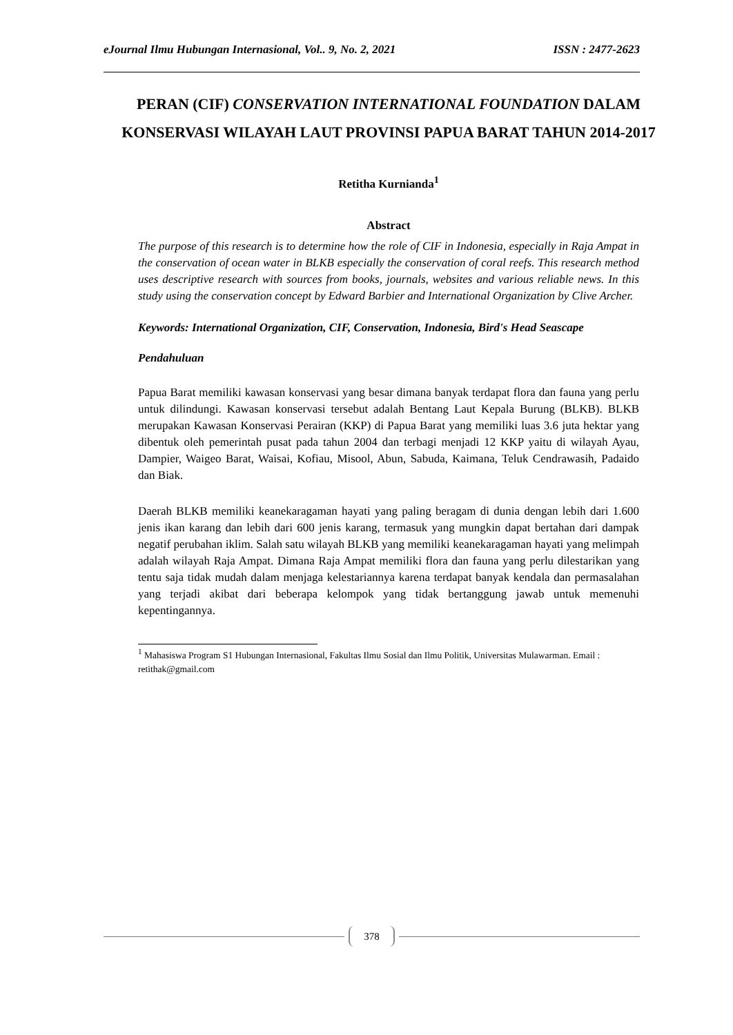eJournal Ilmu Hubungan Internasional, Vol.. 9, No. 2, 2021 ISSN : 2477-2623
PERAN (CIF) CONSERVATION INTERNATIONAL FOUNDATION DALAM KONSERVASI WILAYAH LAUT PROVINSI PAPUA BARAT TAHUN 2014-2017
Retitha Kurnianda<sup>1</sup>
Abstract
The purpose of this research is to determine how the role of CIF in Indonesia, especially in Raja Ampat in the conservation of ocean water in BLKB especially the conservation of coral reefs. This research method uses descriptive research with sources from books, journals, websites and various reliable news. In this study using the conservation concept by Edward Barbier and International Organization by Clive Archer.
Keywords: International Organization, CIF, Conservation, Indonesia, Bird's Head Seascape
Pendahuluan
Papua Barat memiliki kawasan konservasi yang besar dimana banyak terdapat flora dan fauna yang perlu untuk dilindungi. Kawasan konservasi tersebut adalah Bentang Laut Kepala Burung (BLKB). BLKB merupakan Kawasan Konservasi Perairan (KKP) di Papua Barat yang memiliki luas 3.6 juta hektar yang dibentuk oleh pemerintah pusat pada tahun 2004 dan terbagi menjadi 12 KKP yaitu di wilayah Ayau, Dampier, Waigeo Barat, Waisai, Kofiau, Misool, Abun, Sabuda, Kaimana, Teluk Cendrawasih, Padaido dan Biak.
Daerah BLKB memiliki keanekaragaman hayati yang paling beragam di dunia dengan lebih dari 1.600 jenis ikan karang dan lebih dari 600 jenis karang, termasuk yang mungkin dapat bertahan dari dampak negatif perubahan iklim. Salah satu wilayah BLKB yang memiliki keanekaragaman hayati yang melimpah adalah wilayah Raja Ampat. Dimana Raja Ampat memiliki flora dan fauna yang perlu dilestarikan yang tentu saja tidak mudah dalam menjaga kelestariannya karena terdapat banyak kendala dan permasalahan yang terjadi akibat dari beberapa kelompok yang tidak bertanggung jawab untuk memenuhi kepentingannya.
<sup>1</sup> Mahasiswa Program S1 Hubungan Internasional, Fakultas Ilmu Sosial dan Ilmu Politik, Universitas Mulawarman. Email : retithak@gmail.com
378